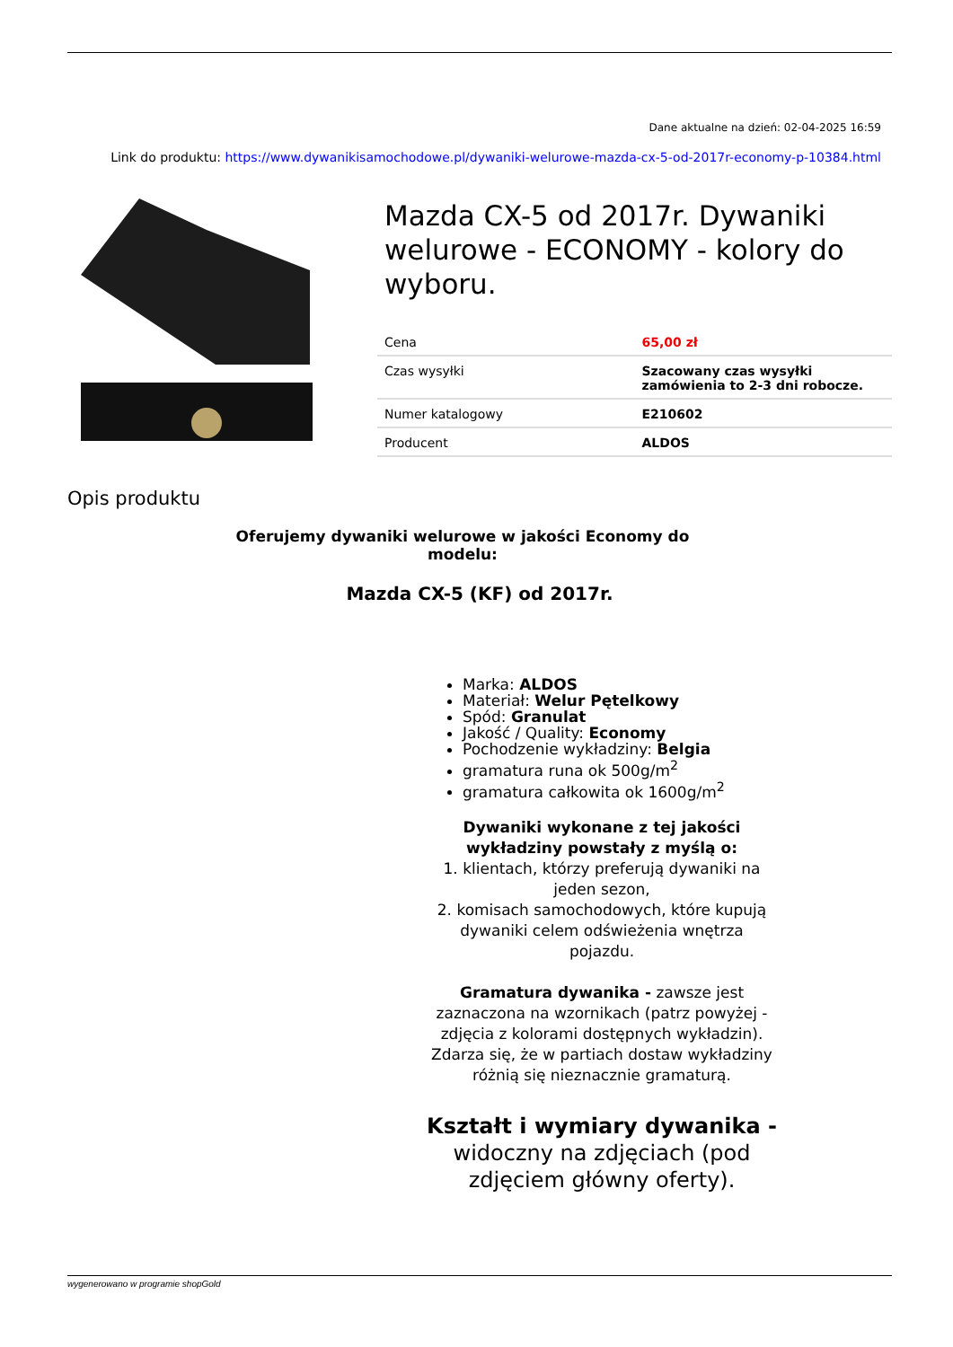Dane aktualne na dzień: 02-04-2025 16:59
Link do produktu: https://www.dywanikisamochodowe.pl/dywaniki-welurowe-mazda-cx-5-od-2017r-economy-p-10384.html
Mazda CX-5 od 2017r. Dywaniki welurowe - ECONOMY - kolory do wyboru.
| Cena | 65,00 zł |
| Czas wysyłki | Szacowany czas wysyłki zamówienia to 2-3 dni robocze. |
| Numer katalogowy | E210602 |
| Producent | ALDOS |
Opis produktu
Oferujemy dywaniki welurowe w jakości Economy do modelu:
Mazda CX-5 (KF) od 2017r.
Marka: ALDOS
Materiał: Welur Pętelkowy
Spód: Granulat
Jakość / Quality: Economy
Pochodzenie wykładziny: Belgia
gramatura runa ok 500g/m<sup>2</sup>
gramatura całkowita ok 1600g/m<sup>2</sup>
Dywaniki wykonane z tej jakości wykładziny powstały z myślą o:
1. klientach, którzy preferują dywaniki na jeden sezon,
2. komisach samochodowych, które kupują dywaniki celem odświeżenia wnętrza pojazdu.
Gramatura dywanika - zawsze jest zaznaczona na wzornikach (patrz powyżej - zdjęcia z kolorami dostępnych wykładzin). Zdarza się, że w partiach dostaw wykładziny różnią się nieznacznie gramaturą.
Kształt i wymiary dywanika - widoczny na zdjęciach (pod zdjęciem główny oferty).
wygenerowano w programie shopGold